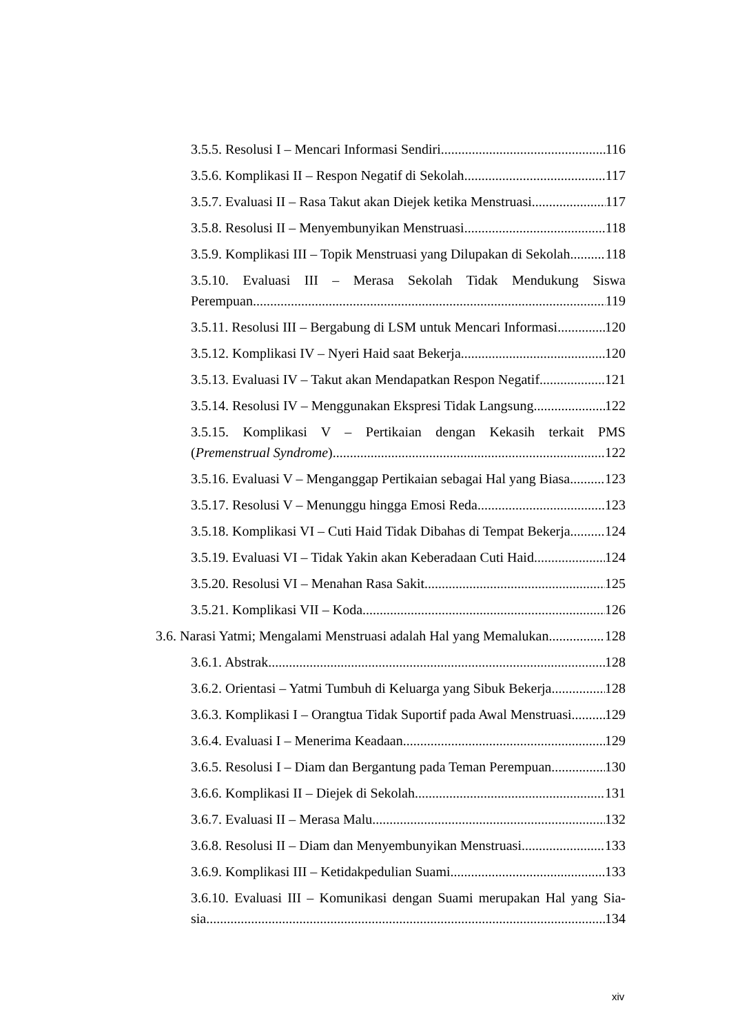3.5.5. Resolusi I – Mencari Informasi Sendiri 116
3.5.6. Komplikasi II – Respon Negatif di Sekolah 117
3.5.7. Evaluasi II – Rasa Takut akan Diejek ketika Menstruasi 117
3.5.8. Resolusi II – Menyembunyikan Menstruasi 118
3.5.9. Komplikasi III – Topik Menstruasi yang Dilupakan di Sekolah 118
3.5.10. Evaluasi III – Merasa Sekolah Tidak Mendukung Siswa
Perempuan 119
3.5.11. Resolusi III – Bergabung di LSM untuk Mencari Informasi 120
3.5.12. Komplikasi IV – Nyeri Haid saat Bekerja 120
3.5.13. Evaluasi IV – Takut akan Mendapatkan Respon Negatif 121
3.5.14. Resolusi IV – Menggunakan Ekspresi Tidak Langsung 122
3.5.15. Komplikasi V – Pertikaian dengan Kekasih terkait PMS
(Premenstrual Syndrome) 122
3.5.16. Evaluasi V – Menganggap Pertikaian sebagai Hal yang Biasa 123
3.5.17. Resolusi V – Menunggu hingga Emosi Reda 123
3.5.18. Komplikasi VI – Cuti Haid Tidak Dibahas di Tempat Bekerja 124
3.5.19. Evaluasi VI – Tidak Yakin akan Keberadaan Cuti Haid 124
3.5.20. Resolusi VI – Menahan Rasa Sakit 125
3.5.21. Komplikasi VII – Koda 126
3.6. Narasi Yatmi; Mengalami Menstruasi adalah Hal yang Memalukan 128
3.6.1. Abstrak 128
3.6.2. Orientasi – Yatmi Tumbuh di Keluarga yang Sibuk Bekerja 128
3.6.3. Komplikasi I – Orangtua Tidak Suportif pada Awal Menstruasi 129
3.6.4. Evaluasi I – Menerima Keadaan 129
3.6.5. Resolusi I – Diam dan Bergantung pada Teman Perempuan 130
3.6.6. Komplikasi II – Diejek di Sekolah 131
3.6.7. Evaluasi II – Merasa Malu 132
3.6.8. Resolusi II – Diam dan Menyembunyikan Menstruasi 133
3.6.9. Komplikasi III – Ketidakpedulian Suami 133
3.6.10. Evaluasi III – Komunikasi dengan Suami merupakan Hal yang Sia-
sia 134
xiv